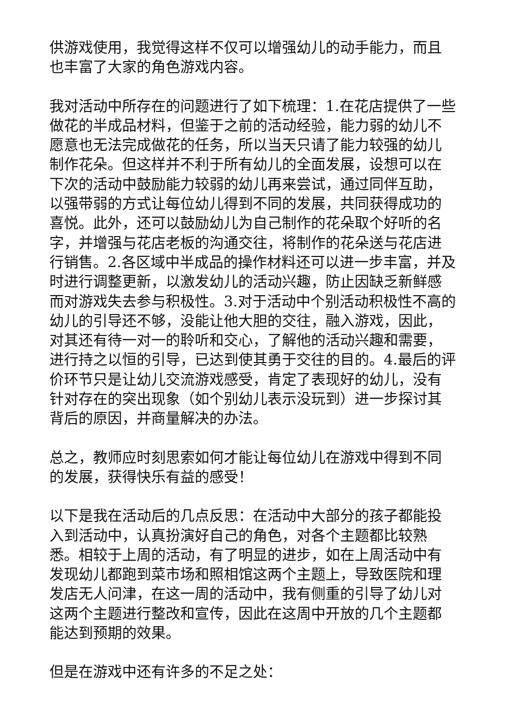供游戏使用，我觉得这样不仅可以增强幼儿的动手能力，而且也丰富了大家的角色游戏内容。
我对活动中所存在的问题进行了如下梳理：1.在花店提供了一些做花的半成品材料，但鉴于之前的活动经验，能力弱的幼儿不愿意也无法完成做花的任务，所以当天只请了能力较强的幼儿制作花朵。但这样并不利于所有幼儿的全面发展，设想可以在下次的活动中鼓励能力较弱的幼儿再来尝试，通过同伴互助，以强带弱的方式让每位幼儿得到不同的发展，共同获得成功的喜悦。此外，还可以鼓励幼儿为自己制作的花朵取个好听的名字，并增强与花店老板的沟通交往，将制作的花朵送与花店进行销售。2.各区域中半成品的操作材料还可以进一步丰富，并及时进行调整更新，以激发幼儿的活动兴趣，防止因缺乏新鲜感而对游戏失去参与积极性。3.对于活动中个别活动积极性不高的幼儿的引导还不够，没能让他大胆的交往，融入游戏，因此，对其还有待一对一的聆听和交心，了解他的活动兴趣和需要，进行持之以恒的引导，已达到使其勇于交往的目的。4.最后的评价环节只是让幼儿交流游戏感受，肯定了表现好的幼儿，没有针对存在的突出现象（如个别幼儿表示没玩到）进一步探讨其背后的原因，并商量解决的办法。
总之，教师应时刻思索如何才能让每位幼儿在游戏中得到不同的发展，获得快乐有益的感受！
以下是我在活动后的几点反思：在活动中大部分的孩子都能投入到活动中，认真扮演好自己的角色，对各个主题都比较熟悉。相较于上周的活动，有了明显的进步，如在上周活动中有发现幼儿都跑到菜市场和照相馆这两个主题上，导致医院和理发店无人问津，在这一周的活动中，我有侧重的引导了幼儿对这两个主题进行整改和宣传，因此在这周中开放的几个主题都能达到预期的效果。
但是在游戏中还有许多的不足之处：